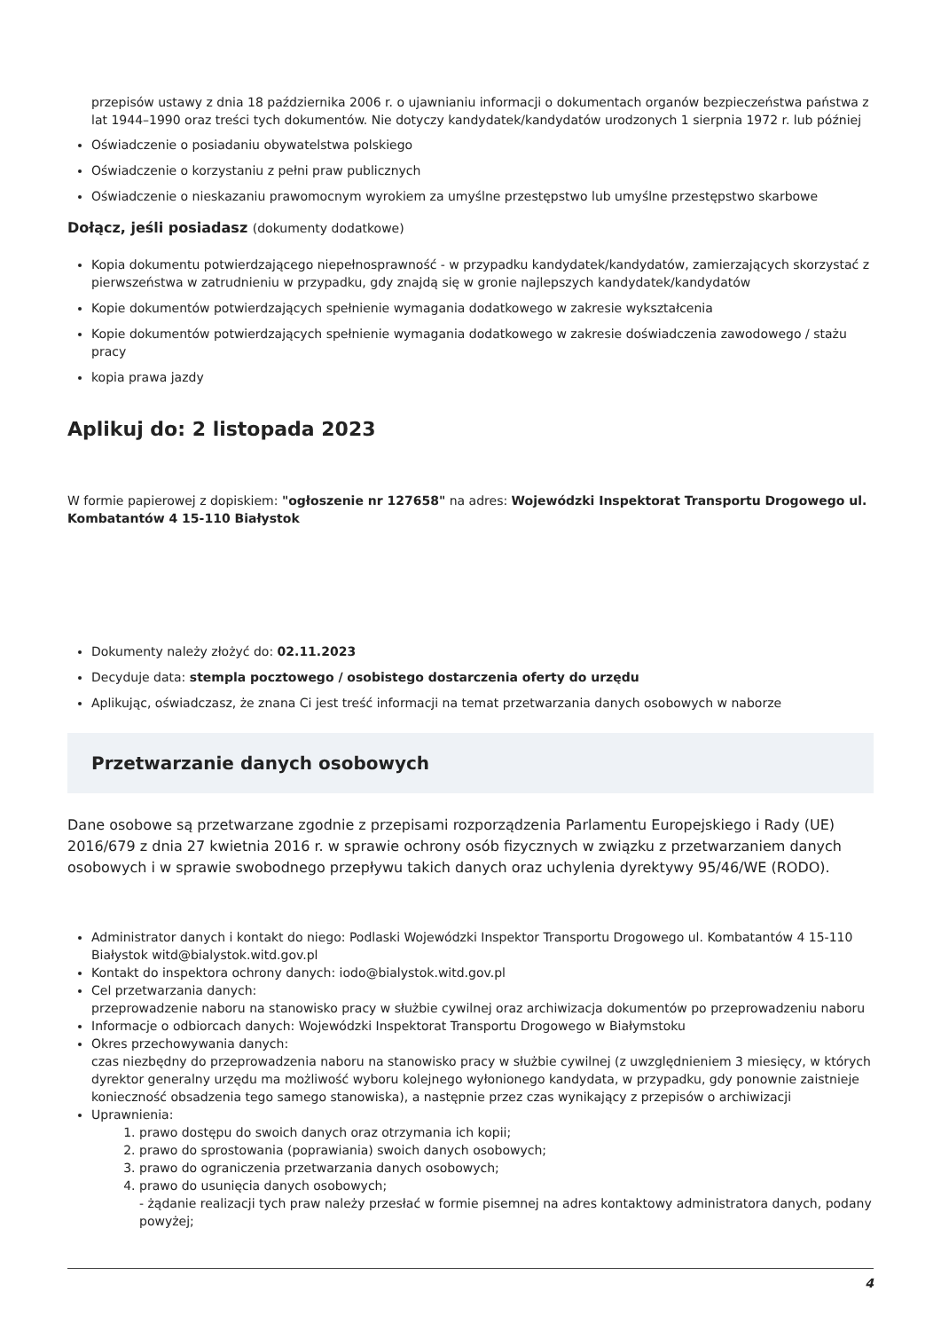przepisów ustawy z dnia 18 października 2006 r. o ujawnianiu informacji o dokumentach organów bezpieczeństwa państwa z lat 1944–1990 oraz treści tych dokumentów. Nie dotyczy kandydatek/kandydatów urodzonych 1 sierpnia 1972 r. lub później
Oświadczenie o posiadaniu obywatelstwa polskiego
Oświadczenie o korzystaniu z pełni praw publicznych
Oświadczenie o nieskazaniu prawomocnym wyrokiem za umyślne przestępstwo lub umyślne przestępstwo skarbowe
Dołącz, jeśli posiadasz (dokumenty dodatkowe)
Kopia dokumentu potwierdzającego niepełnosprawność - w przypadku kandydatek/kandydatów, zamierzających skorzystać z pierwszeństwa w zatrudnieniu w przypadku, gdy znajdą się w gronie najlepszych kandydatek/kandydatów
Kopie dokumentów potwierdzających spełnienie wymagania dodatkowego w zakresie wykształcenia
Kopie dokumentów potwierdzających spełnienie wymagania dodatkowego w zakresie doświadczenia zawodowego / stażu pracy
kopia prawa jazdy
Aplikuj do: 2 listopada 2023
W formie papierowej z dopiskiem: "ogłoszenie nr 127658" na adres: Wojewódzki Inspektorat Transportu Drogowego ul. Kombatantów 4 15-110 Białystok
Dokumenty należy złożyć do: 02.11.2023
Decyduje data: stempla pocztowego / osobistego dostarczenia oferty do urzędu
Aplikując, oświadczasz, że znana Ci jest treść informacji na temat przetwarzania danych osobowych w naborze
Przetwarzanie danych osobowych
Dane osobowe są przetwarzane zgodnie z przepisami rozporządzenia Parlamentu Europejskiego i Rady (UE) 2016/679 z dnia 27 kwietnia 2016 r. w sprawie ochrony osób fizycznych w związku z przetwarzaniem danych osobowych i w sprawie swobodnego przepływu takich danych oraz uchylenia dyrektywy 95/46/WE (RODO).
Administrator danych i kontakt do niego: Podlaski Wojewódzki Inspektor Transportu Drogowego ul. Kombatantów 4 15-110 Białystok witd@bialystok.witd.gov.pl
Kontakt do inspektora ochrony danych: iodo@bialystok.witd.gov.pl
Cel przetwarzania danych:
przeprowadzenie naboru na stanowisko pracy w służbie cywilnej oraz archiwizacja dokumentów po przeprowadzeniu naboru
Informacje o odbiorcach danych: Wojewódzki Inspektorat Transportu Drogowego w Białymstoku
Okres przechowywania danych:
czas niezbędny do przeprowadzenia naboru na stanowisko pracy w służbie cywilnej (z uwzględnieniem 3 miesięcy, w których dyrektor generalny urzędu ma możliwość wyboru kolejnego wyłonionego kandydata, w przypadku, gdy ponownie zaistnieje konieczność obsadzenia tego samego stanowiska), a następnie przez czas wynikający z przepisów o archiwizacji
Uprawnienia:
1. prawo dostępu do swoich danych oraz otrzymania ich kopii;
2. prawo do sprostowania (poprawiania) swoich danych osobowych;
3. prawo do ograniczenia przetwarzania danych osobowych;
4. prawo do usunięcia danych osobowych;
- żądanie realizacji tych praw należy przesłać w formie pisemnej na adres kontaktowy administratora danych, podany powyżej;
4